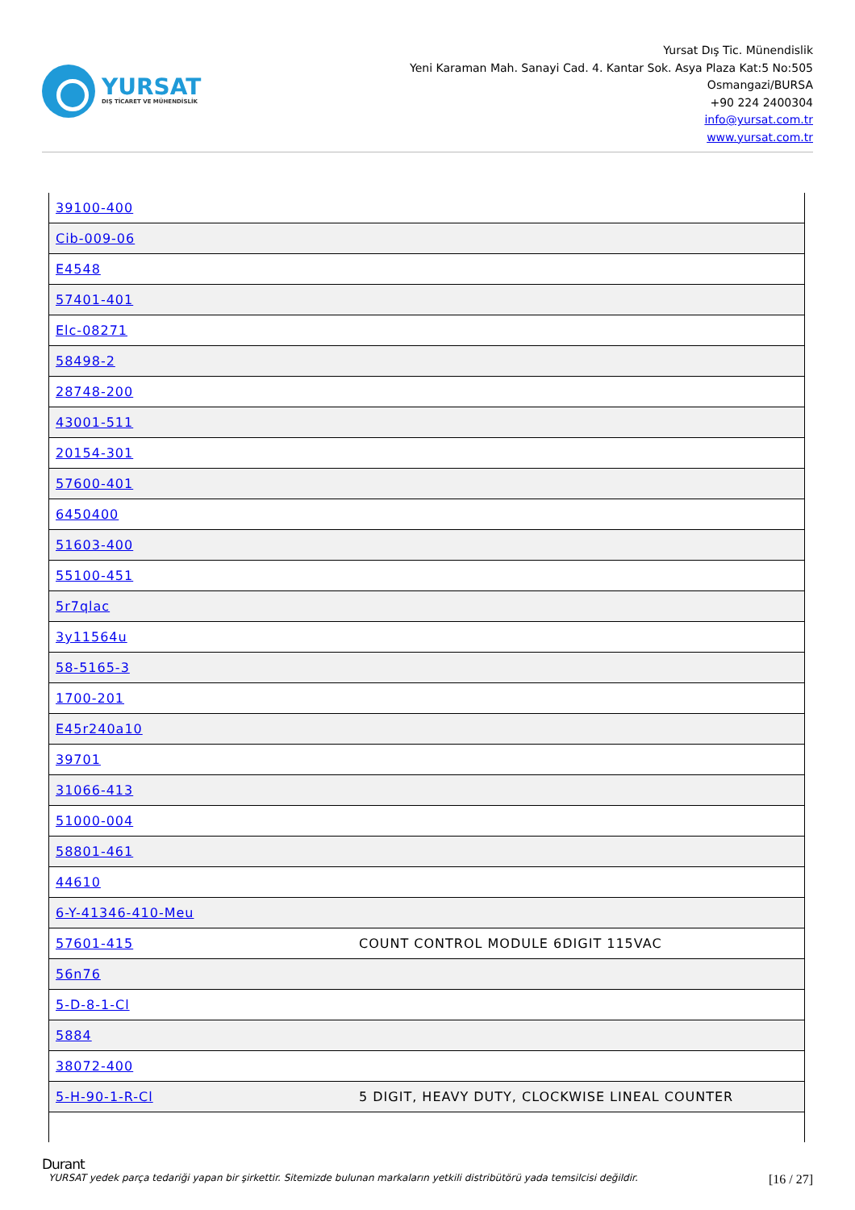YURSAT
DIŞ TİCARET VE MÜHENDİSLİK
Yursat Dış Tic. Münendislik
Yeni Karaman Mah. Sanayi Cad. 4. Kantar Sok. Asya Plaza Kat:5 No:505
Osmangazi/BURSA
+90 224 2400304
info@yursat.com.tr
www.yursat.com.tr
| 39100-400 | |
| Cib-009-06 | |
| E4548 | |
| 57401-401 | |
| Elc-08271 | |
| 58498-2 | |
| 28748-200 | |
| 43001-511 | |
| 20154-301 | |
| 57600-401 | |
| 6450400 | |
| 51603-400 | |
| 55100-451 | |
| 5r7qlac | |
| 3y11564u | |
| 58-5165-3 | |
| 1700-201 | |
| E45r240a10 | |
| 39701 | |
| 31066-413 | |
| 51000-004 | |
| 58801-461 | |
| 44610 | |
| 6-Y-41346-410-Meu | |
| 57601-415 | COUNT CONTROL MODULE 6DIGIT 115VAC |
| 56n76 | |
| 5-D-8-1-Cl | |
| 5884 | |
| 38072-400 | |
| 5-H-90-1-R-Cl | 5 DIGIT, HEAVY DUTY, CLOCKWISE LINEAL COUNTER |
Durant
YURSAT yedek parça tedariği yapan bir şirkettir. Sitemizde bulunan markaların yetkili distribütörü yada temsilcisi değildir. [16 / 27]